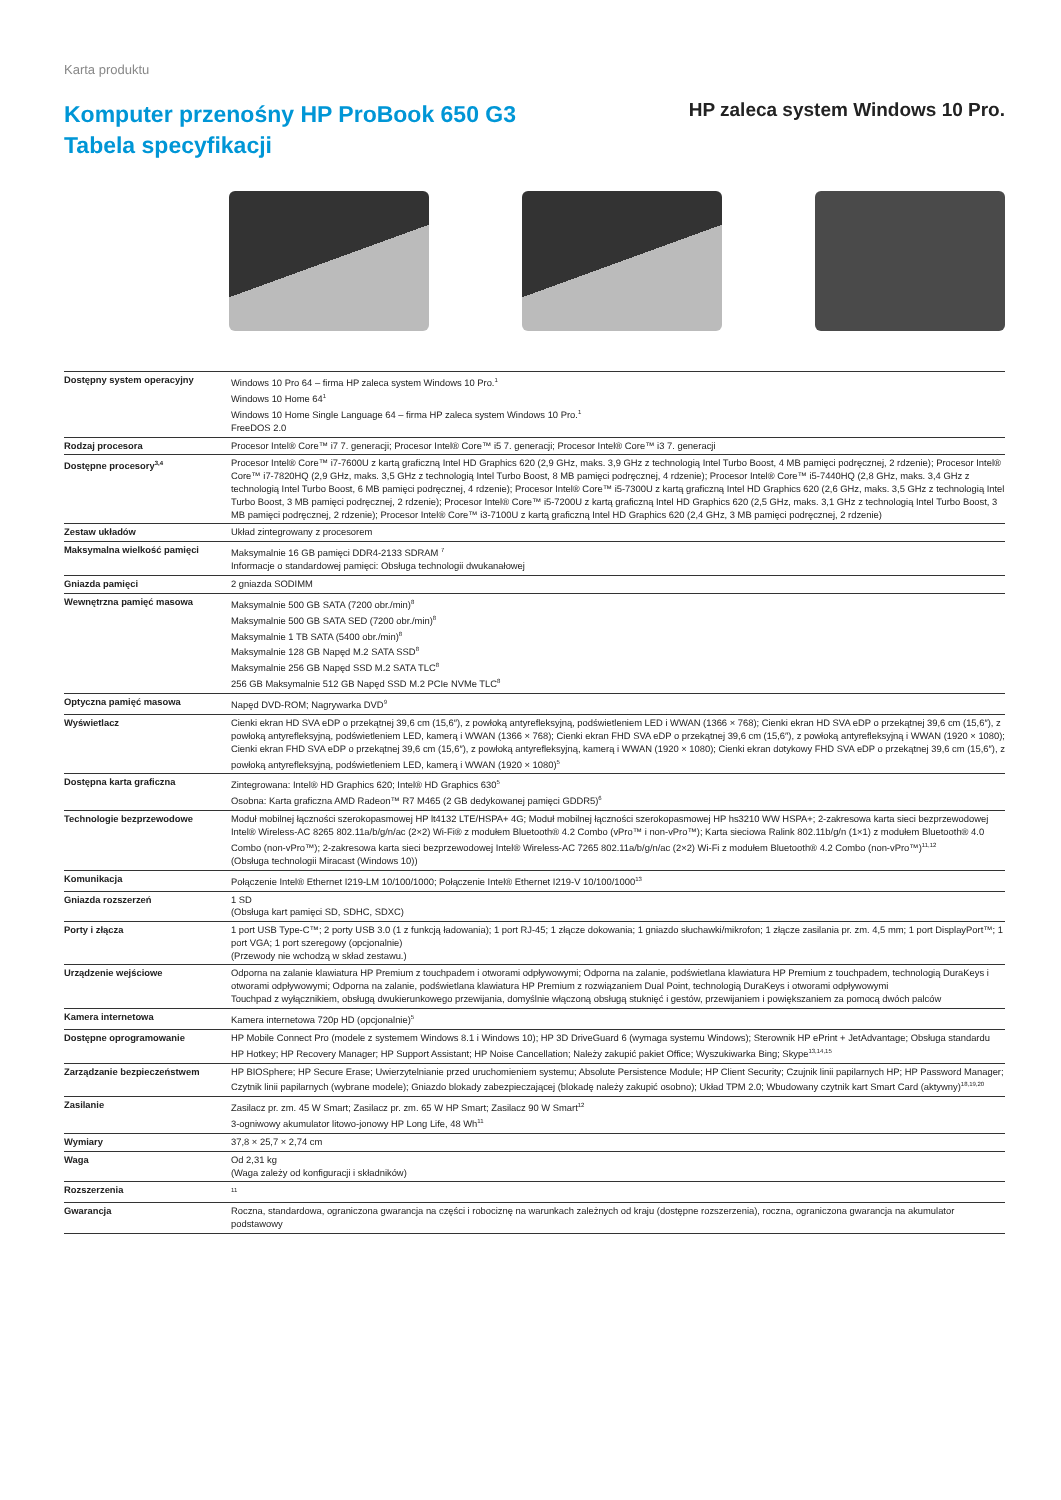Karta produktu
Komputer przenośny HP ProBook 650 G3
Tabela specyfikacji
HP zaleca system Windows 10 Pro.
| Dostępny system operacyjny | Windows 10 Pro 64 – firma HP zaleca system Windows 10 Pro.<sup>1</sup> Windows 10 Home 64<sup>1</sup> Windows 10 Home Single Language 64 – firma HP zaleca system Windows 10 Pro.<sup>1</sup> FreeDOS 2.0 |
| Rodzaj procesora | Procesor Intel® Core™ i7 7. generacji; Procesor Intel® Core™ i5 7. generacji; Procesor Intel® Core™ i3 7. generacji |
| Dostępne procesory<sup>3,4</sup> | Procesor Intel® Core™ i7-7600U z kartą graficzną Intel HD Graphics 620 (2,9 GHz, maks. 3,9 GHz z technologią Intel Turbo Boost, 4 MB pamięci podręcznej, 2 rdzenie); Procesor Intel® Core™ i7-7820HQ (2,9 GHz, maks. 3,5 GHz z technologią Intel Turbo Boost, 8 MB pamięci podręcznej, 4 rdzenie); Procesor Intel® Core™ i5-7440HQ (2,8 GHz, maks. 3,4 GHz z technologią Intel Turbo Boost, 6 MB pamięci podręcznej, 4 rdzenie); Procesor Intel® Core™ i5-7300U z kartą graficzną Intel HD Graphics 620 (2,6 GHz, maks. 3,5 GHz z technologią Intel Turbo Boost, 3 MB pamięci podręcznej, 2 rdzenie); Procesor Intel® Core™ i5-7200U z kartą graficzną Intel HD Graphics 620 (2,5 GHz, maks. 3,1 GHz z technologią Intel Turbo Boost, 3 MB pamięci podręcznej, 2 rdzenie); Procesor Intel® Core™ i3-7100U z kartą graficzną Intel HD Graphics 620 (2,4 GHz, 3 MB pamięci podręcznej, 2 rdzenie) |
| Zestaw układów | Układ zintegrowany z procesorem |
| Maksymalna wielkość pamięci | Maksymalnie 16 GB pamięci DDR4-2133 SDRAM <sup>7</sup> Informacje o standardowej pamięci: Obsługa technologii dwukanałowej |
| Gniazda pamięci | 2 gniazda SODIMM |
| Wewnętrzna pamięć masowa | Maksymalnie 500 GB SATA (7200 obr./min)<sup>8</sup> Maksymalnie 500 GB SATA SED (7200 obr./min)<sup>8</sup> Maksymalnie 1 TB SATA (5400 obr./min)<sup>8</sup> Maksymalnie 128 GB Napęd M.2 SATA SSD<sup>8</sup> Maksymalnie 256 GB Napęd SSD M.2 SATA TLC<sup>8</sup> 256 GB Maksymalnie 512 GB Napęd SSD M.2 PCIe NVMe TLC<sup>8</sup> |
| Optyczna pamięć masowa | Napęd DVD-ROM; Nagrywarka DVD<sup>9</sup> |
| Wyświetlacz | Cienki ekran HD SVA eDP o przekątnej 39,6 cm (15,6″), z powłoką antyrefleksyjną, podświetleniem LED i WWAN (1366 × 768); Cienki ekran HD SVA eDP o przekątnej 39,6 cm (15,6″), z powłoką antyrefleksyjną, podświetleniem LED, kamerą i WWAN (1366 × 768); Cienki ekran FHD SVA eDP o przekątnej 39,6 cm (15,6″), z powłoką antyrefleksyjną i WWAN (1920 × 1080); Cienki ekran FHD SVA eDP o przekątnej 39,6 cm (15,6″), z powłoką antyrefleksyjną, kamerą i WWAN (1920 × 1080); Cienki ekran dotykowy FHD SVA eDP o przekątnej 39,6 cm (15,6″), z powłoką antyrefleksyjną, podświetleniem LED, kamerą i WWAN (1920 × 1080)<sup>5</sup> |
| Dostępna karta graficzna | Zintegrowana: Intel® HD Graphics 620; Intel® HD Graphics 630<sup>5</sup> Osobna: Karta graficzna AMD Radeon™ R7 M465 (2 GB dedykowanej pamięci GDDR5)<sup>6</sup> |
| Technologie bezprzewodowe | Moduł mobilnej łączności szerokopasmowej HP lt4132 LTE/HSPA+ 4G; Moduł mobilnej łączności szerokopasmowej HP hs3210 WW HSPA+; 2-zakresowa karta sieci bezprzewodowej Intel® Wireless-AC 8265 802.11a/b/g/n/ac (2×2) Wi-Fi® z modułem Bluetooth® 4.2 Combo (vPro™ i non-vPro™); Karta sieciowa Ralink 802.11b/g/n (1×1) z modułem Bluetooth® 4.0 Combo (non-vPro™); 2-zakresowa karta sieci bezprzewodowej Intel® Wireless-AC 7265 802.11a/b/g/n/ac (2×2) Wi-Fi z modułem Bluetooth® 4.2 Combo (non-vPro™)<sup>11,12</sup> (Obsługa technologii Miracast (Windows 10)) |
| Komunikacja | Połączenie Intel® Ethernet I219-LM 10/100/1000; Połączenie Intel® Ethernet I219-V 10/100/1000<sup>13</sup> |
| Gniazda rozszerzeń | 1 SD (Obsługa kart pamięci SD, SDHC, SDXC) |
| Porty i złącza | 1 port USB Type-C™; 2 porty USB 3.0 (1 z funkcją ładowania); 1 port RJ-45; 1 złącze dokowania; 1 gniazdo słuchawki/mikrofon; 1 złącze zasilania pr. zm. 4,5 mm; 1 port DisplayPort™; 1 port VGA; 1 port szeregowy (opcjonalnie) (Przewody nie wchodzą w skład zestawu.) |
| Urządzenie wejściowe | Odporna na zalanie klawiatura HP Premium z touchpadem i otworami odpływowymi; Odporna na zalanie, podświetlana klawiatura HP Premium z touchpadem, technologią DuraKeys i otworami odpływowymi; Odporna na zalanie, podświetlana klawiatura HP Premium z rozwiązaniem Dual Point, technologią DuraKeys i otworami odpływowymi Touchpad z wyłącznikiem, obsługą dwukierunkowego przewijania, domyślnie włączoną obsługą stuknięć i gestów, przewijaniem i powiększaniem za pomocą dwóch palców |
| Kamera internetowa | Kamera internetowa 720p HD (opcjonalnie)<sup>5</sup> |
| Dostępne oprogramowanie | HP Mobile Connect Pro (modele z systemem Windows 8.1 i Windows 10); HP 3D DriveGuard 6 (wymaga systemu Windows); Sterownik HP ePrint + JetAdvantage; Obsługa standardu HP Hotkey; HP Recovery Manager; HP Support Assistant; HP Noise Cancellation; Należy zakupić pakiet Office; Wyszukiwarka Bing; Skype<sup>13,14,15</sup> |
| Zarządzanie bezpieczeństwem | HP BIOSphere; HP Secure Erase; Uwierzytelnianie przed uruchomieniem systemu; Absolute Persistence Module; HP Client Security; Czujnik linii papilarnych HP; HP Password Manager; Czytnik linii papilarnych (wybrane modele); Gniazdo blokady zabezpieczającej (blokadę należy zakupić osobno); Układ TPM 2.0; Wbudowany czytnik kart Smart Card (aktywny)<sup>18,19,20</sup> |
| Zasilanie | Zasilacz pr. zm. 45 W Smart; Zasilacz pr. zm. 65 W HP Smart; Zasilacz 90 W Smart<sup>12</sup> 3-ogniwowy akumulator litowo-jonowy HP Long Life, 48 Wh<sup>11</sup> |
| Wymiary | 37,8 × 25,7 × 2,74 cm |
| Waga | Od 2,31 kg (Waga zależy od konfiguracji i składników) |
| Rozszerzenia | <sup>11</sup> |
| Gwarancja | Roczna, standardowa, ograniczona gwarancja na części i robociznę na warunkach zależnych od kraju (dostępne rozszerzenia), roczna, ograniczona gwarancja na akumulator podstawowy |